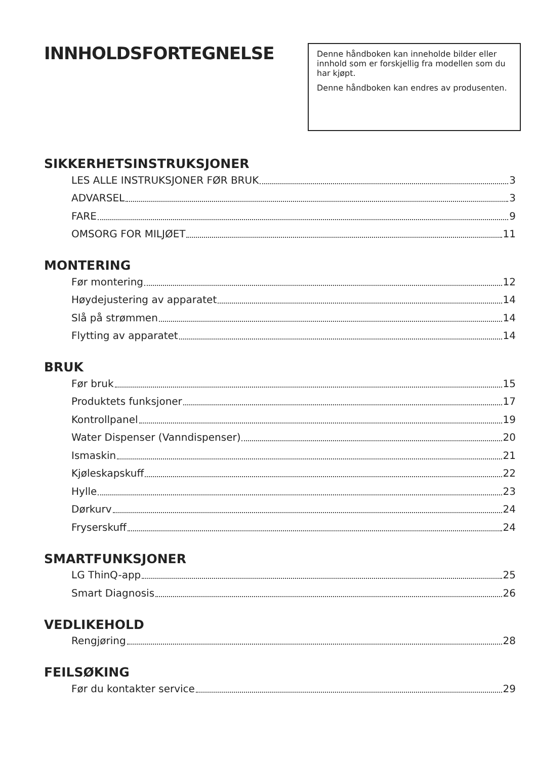INNHOLDSFORTEGNELSE
Denne håndboken kan inneholde bilder eller innhold som er forskjellig fra modellen som du har kjøpt.
Denne håndboken kan endres av produsenten.
SIKKERHETSINSTRUKSJONER
LES ALLE INSTRUKSJONER FØR BRUK 3
ADVARSEL 3
FARE 9
OMSORG FOR MILJØET 11
MONTERING
Før montering 12
Høydejustering av apparatet 14
Slå på strømmen 14
Flytting av apparatet 14
BRUK
Før bruk 15
Produktets funksjoner 17
Kontrollpanel 19
Water Dispenser (Vanndispenser) 20
Ismaskin 21
Kjøleskapskuff 22
Hylle 23
Dørkurv 24
Fryserskuff 24
SMARTFUNKSJONER
LG ThinQ-app 25
Smart Diagnosis 26
VEDLIKEHOLD
Rengjøring 28
FEILSØKING
Før du kontakter service 29